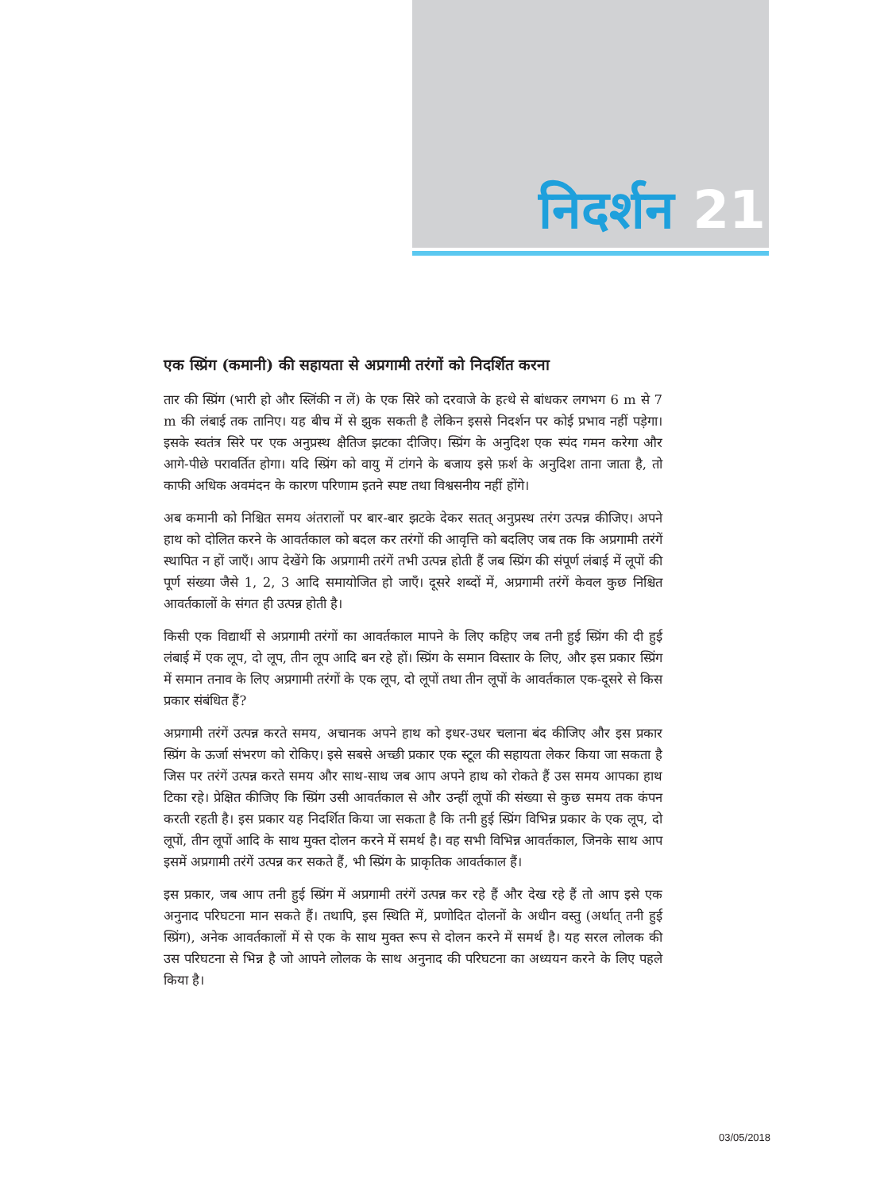निदर्शन 21
एक स्प्रिंग (कमानी) की सहायता से अप्रगामी तरंगों को निदर्शित करना
तार की स्प्रिंग (भारी हो और स्लिंकी न लें) के एक सिरे को दरवाजे के हत्थे से बांधकर लगभग 6 m से 7 m की लंबाई तक तानिए। यह बीच में से झुक सकती है लेकिन इससे निदर्शन पर कोई प्रभाव नहीं पड़ेगा। इसके स्वतंत्र सिरे पर एक अनुप्रस्थ क्षैतिज झटका दीजिए। स्प्रिंग के अनुदिश एक स्पंद गमन करेगा और आगे-पीछे परावर्तित होगा। यदि स्प्रिंग को वायु में टांगने के बजाय इसे फ़र्श के अनुदिश ताना जाता है, तो काफी अधिक अवमंदन के कारण परिणाम इतने स्पष्ट तथा विश्वसनीय नहीं होंगे।
अब कमानी को निश्चित समय अंतरालों पर बार-बार झटके देकर सतत् अनुप्रस्थ तरंग उत्पन्न कीजिए। अपने हाथ को दोलित करने के आवर्तकाल को बदल कर तरंगों की आवृत्ति को बदलिए जब तक कि अप्रगामी तरंगें स्थापित न हों जाएँ। आप देखेंगे कि अप्रगामी तरंगें तभी उत्पन्न होती हैं जब स्प्रिंग की संपूर्ण लंबाई में लूपों की पूर्ण संख्या जैसे 1, 2, 3 आदि समायोजित हो जाएँ। दूसरे शब्दों में, अप्रगामी तरंगें केवल कुछ निश्चित आवर्तकालों के संगत ही उत्पन्न होती है।
किसी एक विद्यार्थी से अप्रगामी तरंगों का आवर्तकाल मापने के लिए कहिए जब तनी हुई स्प्रिंग की दी हुई लंबाई में एक लूप, दो लूप, तीन लूप आदि बन रहे हों। स्प्रिंग के समान विस्तार के लिए, और इस प्रकार स्प्रिंग में समान तनाव के लिए अप्रगामी तरंगों के एक लूप, दो लूपों तथा तीन लूपों के आवर्तकाल एक-दूसरे से किस प्रकार संबंधित हैं?
अप्रगामी तरंगें उत्पन्न करते समय, अचानक अपने हाथ को इधर-उधर चलाना बंद कीजिए और इस प्रकार स्प्रिंग के ऊर्जा संभरण को रोकिए। इसे सबसे अच्छी प्रकार एक स्टूल की सहायता लेकर किया जा सकता है जिस पर तरंगें उत्पन्न करते समय और साथ-साथ जब आप अपने हाथ को रोकते हैं उस समय आपका हाथ टिका रहे। प्रेक्षित कीजिए कि स्प्रिंग उसी आवर्तकाल से और उन्हीं लूपों की संख्या से कुछ समय तक कंपन करती रहती है। इस प्रकार यह निदर्शित किया जा सकता है कि तनी हुई स्प्रिंग विभिन्न प्रकार के एक लूप, दो लूपों, तीन लूपों आदि के साथ मुक्त दोलन करने में समर्थ है। वह सभी विभिन्न आवर्तकाल, जिनके साथ आप इसमें अप्रगामी तरंगें उत्पन्न कर सकते हैं, भी स्प्रिंग के प्राकृतिक आवर्तकाल हैं।
इस प्रकार, जब आप तनी हुई स्प्रिंग में अप्रगामी तरंगें उत्पन्न कर रहे हैं और देख रहे हैं तो आप इसे एक अनुनाद परिघटना मान सकते हैं। तथापि, इस स्थिति में, प्रणोदित दोलनों के अधीन वस्तु (अर्थात् तनी हुई स्प्रिंग), अनेक आवर्तकालों में से एक के साथ मुक्त रूप से दोलन करने में समर्थ है। यह सरल लोलक की उस परिघटना से भिन्न है जो आपने लोलक के साथ अनुनाद की परिघटना का अध्ययन करने के लिए पहले किया है।
03/05/2018